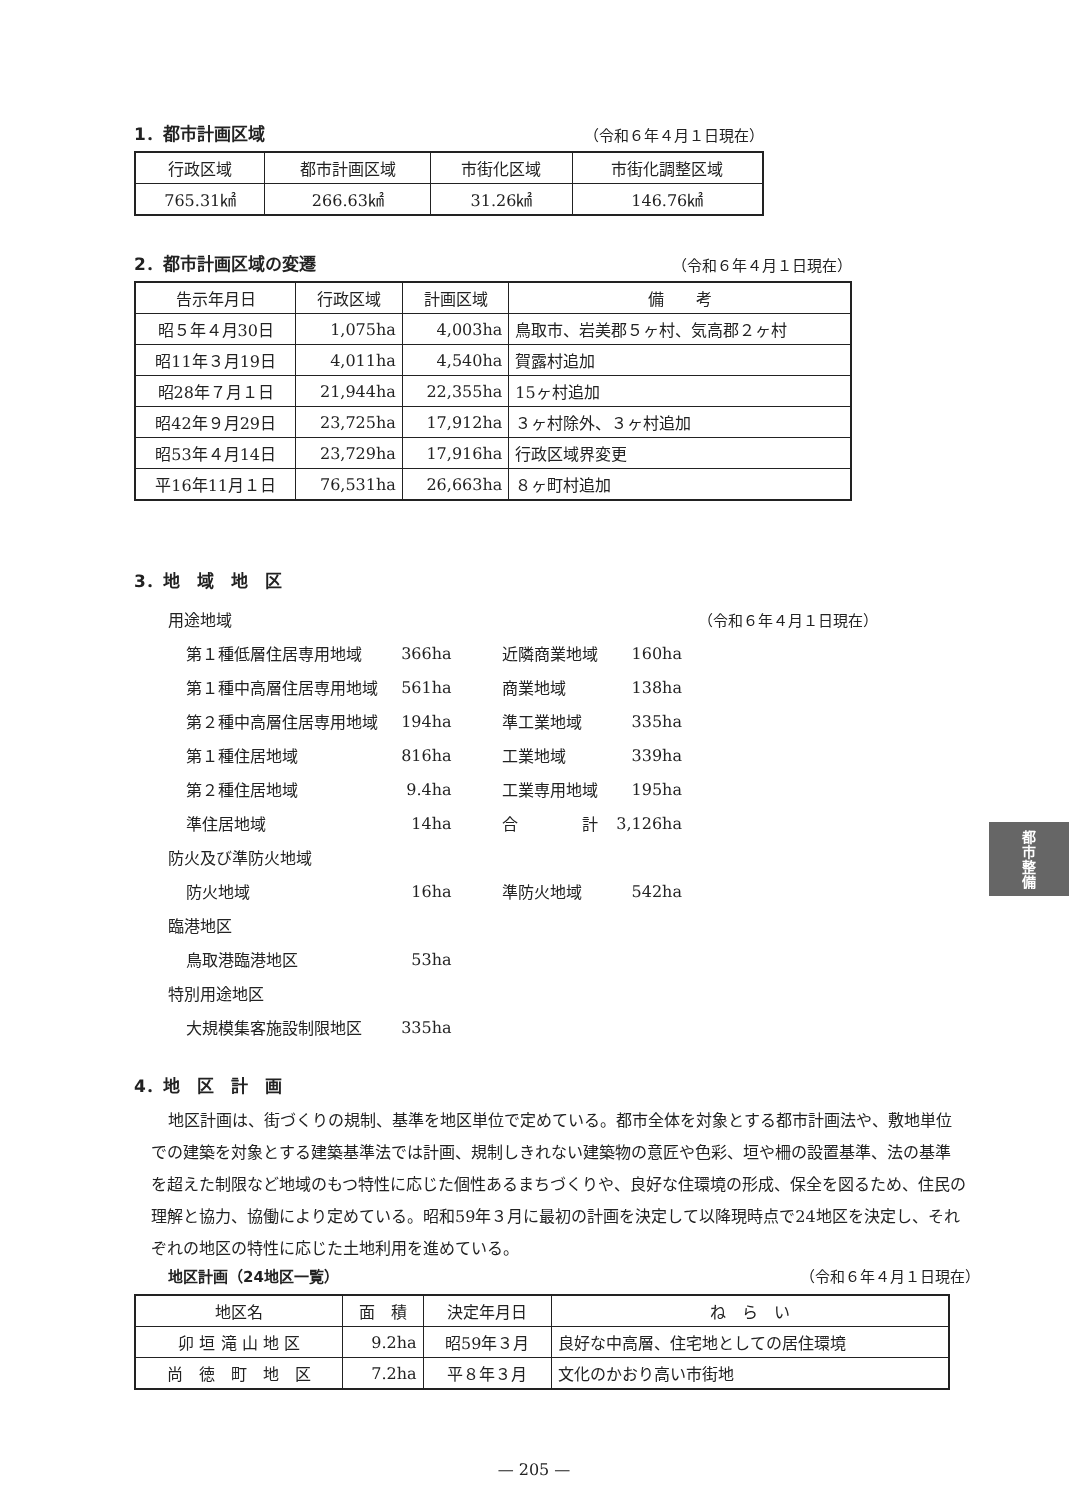1．都市計画区域
（令和６年４月１日現在）
| 行政区域 | 都市計画区域 | 市街化区域 | 市街化調整区域 |
| --- | --- | --- | --- |
| 765.31㎢ | 266.63㎢ | 31.26㎢ | 146.76㎢ |
2．都市計画区域の変遷
（令和６年４月１日現在）
| 告示年月日 | 行政区域 | 計画区域 | 備 考 |
| --- | --- | --- | --- |
| 昭５年４月30日 | 1,075ha | 4,003ha | 鳥取市、岩美郡５ヶ村、気高郡２ヶ村 |
| 昭11年３月19日 | 4,011ha | 4,540ha | 賀露村追加 |
| 昭28年７月１日 | 21,944ha | 22,355ha | 15ヶ村追加 |
| 昭42年９月29日 | 23,725ha | 17,912ha | ３ヶ村除外、３ヶ村追加 |
| 昭53年４月14日 | 23,729ha | 17,916ha | 行政区域界変更 |
| 平16年11月１日 | 76,531ha | 26,663ha | ８ヶ町村追加 |
3．地　域　地　区
| 用途地域 | | | | （令和６年４月１日現在） |
| 第１種低層住居専用地域 | 366ha | 近隣商業地域 | 160ha | |
| 第１種中高層住居専用地域 | 561ha | 商業地域 | 138ha | |
| 第２種中高層住居専用地域 | 194ha | 準工業地域 | 335ha | |
| 第１種住居地域 | 816ha | 工業地域 | 339ha | |
| 第２種住居地域 | 9.4ha | 工業専用地域 | 195ha | |
| 準住居地域 | 14ha | 合 計 | 3,126ha | |
| 防火及び準防火地域 | | | | |
| 防火地域 | 16ha | 準防火地域 | 542ha | |
| 臨港地区 | | | | |
| 鳥取港臨港地区 | 53ha | | | |
| 特別用途地区 | | | | |
| 大規模集客施設制限地区 | 335ha | | | |
4．地　区　計　画
地区計画は、街づくりの規制、基準を地区単位で定めている。都市全体を対象とする都市計画法や、敷地単位での建築を対象とする建築基準法では計画、規制しきれない建築物の意匠や色彩、垣や柵の設置基準、法の基準を超えた制限など地域のもつ特性に応じた個性あるまちづくりや、良好な住環境の形成、保全を図るため、住民の理解と協力、協働により定めている。昭和59年３月に最初の計画を決定して以降現時点で24地区を決定し、それぞれの地区の特性に応じた土地利用を進めている。
地区計画（24地区一覧）
（令和６年４月１日現在）
| 地区名 | 面 積 | 決定年月日 | ね ら い |
| --- | --- | --- | --- |
| 卯 垣 滝 山 地 区 | 9.2ha | 昭59年３月 | 良好な中高層、住宅地としての居住環境 |
| 尚 徳 町 地 区 | 7.2ha | 平８年３月 | 文化のかおり高い市街地 |
— 205 —
都
市
整
備